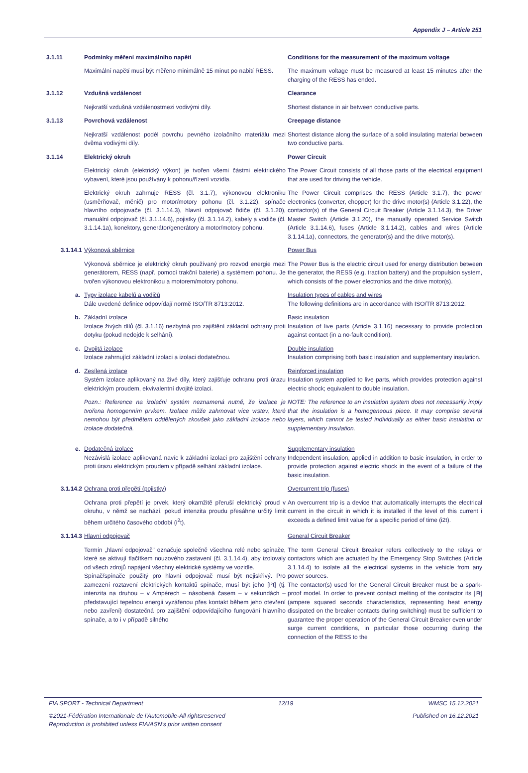Appendix J – Article 251
3.1.11
Podmínky měření maximálního napětí
Conditions for the measurement of the maximum voltage
Maximální napětí musí být měřeno minimálně 15 minut po nabití RESS.
The maximum voltage must be measured at least 15 minutes after the charging of the RESS has ended.
3.1.12
Vzdušná vzdálenost
Clearance
Nejkratší vzdušná vzdálenostmezi vodivými díly.
Shortest distance in air between conductive parts.
3.1.13
Povrchová vzdálenost
Creepage distance
Nejkratší vzdálenost podél povrchu pevného izolačního materiálu mezi dvěma vodivými díly.
Shortest distance along the surface of a solid insulating material between two conductive parts.
3.1.14
Elektrický okruh
Power Circuit
Elektrický okruh (elektrický výkon) je tvořen všemi částmi elektrického vybavení, které jsou používány k pohonu/řízení vozidla.
The Power Circuit consists of all those parts of the electrical equipment that are used for driving the vehicle.
Elektrický okruh zahrnuje RESS (čl. 3.1.7), výkonovou elektroniku (usměrňovač, měnič) pro motor/motory pohonu (čl. 3.1.22), spínače hlavního odpojovače (čl. 3.1.14.3), hlavní odpojovač řidiče (čl. 3.1.20), manuální odpojovač (čl. 3.1.14.6), pojistky (čl. 3.1.14.2), kabely a vodiče (čl. 3.1.14.1a), konektory, generátor/generátory a motor/motory pohonu.
The Power Circuit comprises the RESS (Article 3.1.7), the power electronics (converter, chopper) for the drive motor(s) (Article 3.1.22), the contactor(s) of the General Circuit Breaker (Article 3.1.14.3), the Driver Master Switch (Article 3.1.20), the manually operated Service Switch (Article 3.1.14.6), fuses (Article 3.1.14.2), cables and wires (Article 3.1.14.1a), connectors, the generator(s) and the drive motor(s).
3.1.14.1
Výkonová sběrnice
Power Bus
Výkonová sběrnice je elektrický okruh používaný pro rozvod energie mezi generátorem, RESS (např. pomocí trakční baterie) a systémem pohonu. Je tvořen výkonovou elektronikou a motorem/motory pohonu.
The Power Bus is the electric circuit used for energy distribution between the generator, the RESS (e.g. traction battery) and the propulsion system, which consists of the power electronics and the drive motor(s).
a.
Typy izolace kabelů a vodičů
Dále uvedené definice odpovídají normě ISO/TR 8713:2012.
Insulation types of cables and wires
The following definitions are in accordance with ISO/TR 8713:2012.
b.
Základní izolace
Izolace živých dílů (čl. 3.1.16) nezbytná pro zajištění základní ochrany proti dotyku (pokud nedojde k selhání).
Basic insulation
Insulation of live parts (Article 3.1.16) necessary to provide protection against contact (in a no-fault condition).
c.
Dvojitá izolace
Izolace zahrnující základní izolaci a izolaci dodatečnou.
Double insulation
Insulation comprising both basic insulation and supplementary insulation.
d.
Zesílená izolace
Systém izolace aplikovaný na živé díly, který zajišťuje ochranu proti úrazu elektrickým proudem, ekvivalentní dvojité izolaci.
Reinforced insulation
Insulation system applied to live parts, which provides protection against electric shock; equivalent to double insulation.
Pozn.: Reference na izolační systém neznamená nutně, že izolace je tvořena homogenním prvkem. Izolace může zahrnovat více vrstev, které nemohou být předmětem oddělených zkoušek jako základní izolace nebo izolace dodatečná.
NOTE: The reference to an insulation system does not necessarily imply that the insulation is a homogeneous piece. It may comprise several layers, which cannot be tested individually as either basic insulation or supplementary insulation.
e.
Dodatečná izolace
Nezávislá izolace aplikovaná navíc k základní izolaci pro zajištění ochrany proti úrazu elektrickým proudem v případě selhání základní izolace.
Supplementary insulation
Independent insulation, applied in addition to basic insulation, in order to provide protection against electric shock in the event of a failure of the basic insulation.
3.1.14.2
Ochrana proti přepětí (pojistky)
Overcurrent trip (fuses)
Ochrana proti přepětí je prvek, který okamžitě přeruší elektrický proud v okruhu, v němž se nachází, pokud intenzita proudu přesáhne určitý limit během určitého časového období (i<sup>2</sup>t).
An overcurrent trip is a device that automatically interrupts the electrical current in the circuit in which it is installed if the level of this current i exceeds a defined limit value for a specific period of time (i2t).
3.1.14.3
Hlavní odpojovač
General Circuit Breaker
Termín „hlavní odpojovač" označuje společně všechna relé nebo spínače, které se aktivují tlačítkem nouzového zastavení (čl. 3.1.14.4), aby izolovaly od všech zdrojů napájení všechny elektrické systémy ve vozidle.
Spínač/spínače použitý pro hlavní odpojovač musí být nejiskřivý. Pro zamezení roztavení elektrických kontaktů spínače, musí být jeho [I²t] (tj. intenzita na druhou – v Ampérech – násobená časem – v sekundách – představující tepelnou energii vyzářenou přes kontakt během jeho otevření nebo zavření) dostatečná pro zajištění odpovídajícího fungování hlavního spínače, a to i v případě silného
The term General Circuit Breaker refers collectively to the relays or contactors which are actuated by the Emergency Stop Switches (Article 3.1.14.4) to isolate all the electrical systems in the vehicle from any power sources.
The contactor(s) used for the General Circuit Breaker must be a spark-proof model. In order to prevent contact melting of the contactor its [I²t] (ampere squared seconds characteristics, representing heat energy dissipated on the breaker contacts during switching) must be sufficient to guarantee the proper operation of the General Circuit Breaker even under surge current conditions, in particular those occurring during the connection of the RESS to the
FIA SPORT - Technical Department 12/19 WMSC 15.12.2021
©2021-Fédération Internationale de l'Automobile-All rightsreserved Published on 16.12.2021
Reproduction is prohibited unless FIA/ASN's prior written consent